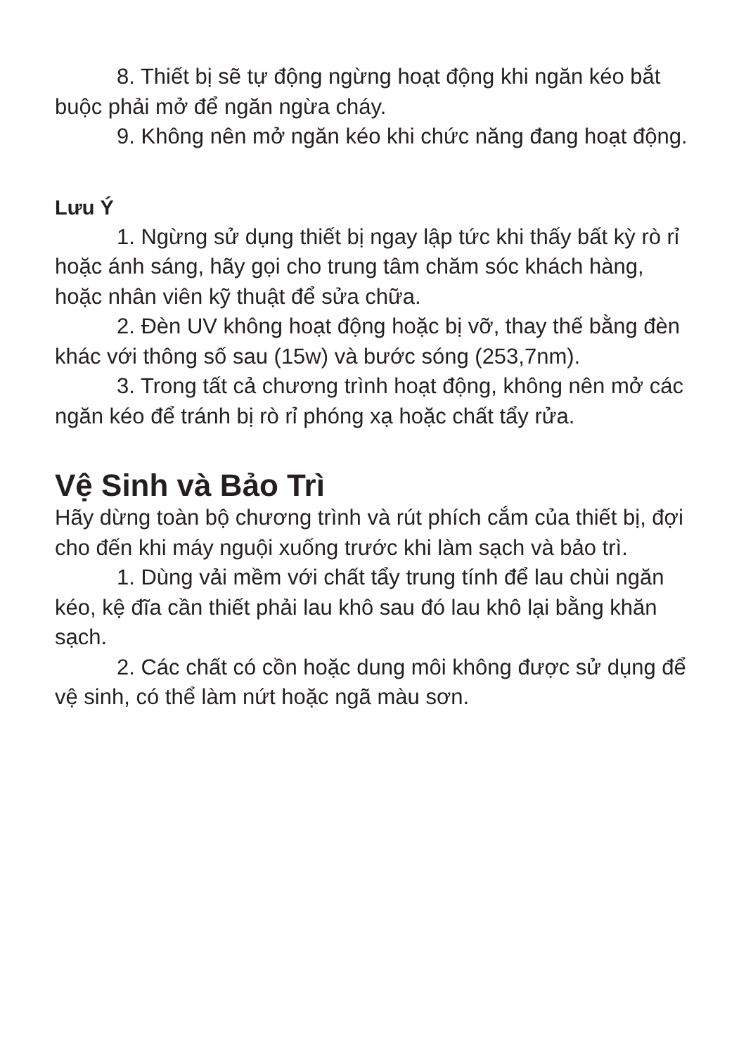8. Thiết bị sẽ tự động ngừng hoạt động khi ngăn kéo bắt buộc phải mở để ngăn ngừa cháy.
9. Không nên mở ngăn kéo khi chức năng đang hoạt động.
Lưu Ý
1. Ngừng sử dụng thiết bị ngay lập tức khi thấy bất kỳ rò rỉ hoặc ánh sáng, hãy gọi cho trung tâm chăm sóc khách hàng, hoặc nhân viên kỹ thuật để sửa chữa.
2. Đèn UV không hoạt động hoặc bị vỡ, thay thế bằng đèn khác với thông số sau (15w) và bước sóng (253,7nm).
3. Trong tất cả chương trình hoạt động, không nên mở các ngăn kéo để tránh bị rò rỉ phóng xạ hoặc chất tẩy rửa.
Vệ Sinh và Bảo Trì
Hãy dừng toàn bộ chương trình và rút phích cắm của thiết bị, đợi cho đến khi máy nguội xuống trước khi làm sạch và bảo trì.
1. Dùng vải mềm với chất tẩy trung tính để lau chùi ngăn kéo, kệ đĩa cần thiết phải lau khô sau đó lau khô lại bằng khăn sạch.
2. Các chất có cồn hoặc dung môi không được sử dụng để vệ sinh, có thể làm nứt hoặc ngã màu sơn.